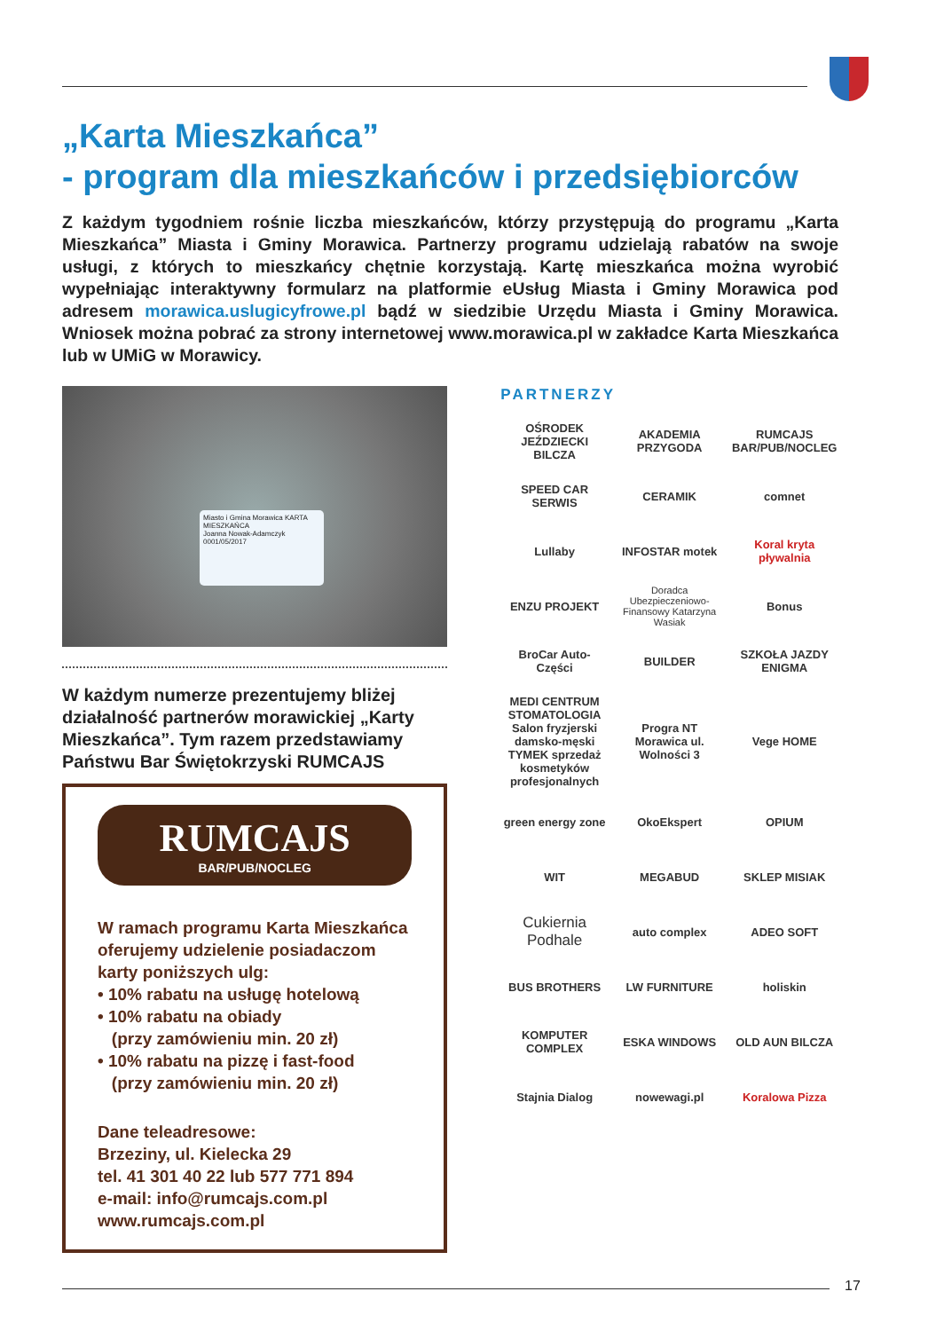„Karta Mieszkańca”
- program dla mieszkańców i przedsiębiorców
Z każdym tygodniem rośnie liczba mieszkańców, którzy przystępują do programu „Karta Mieszkańca” Miasta i Gminy Morawica. Partnerzy programu udzielają rabatów na swoje usługi, z których to mieszkańcy chętnie korzystają. Kartę mieszkańca można wyrobić wypełniając interaktywny formularz na platformie eUsług Miasta i Gminy Morawica pod adresem morawica.uslugicyfrowe.pl bądź w siedzibie Urzędu Miasta i Gminy Morawica. Wniosek można pobrać za strony internetowej www.morawica.pl w zakładce Karta Mieszkańca lub w UMiG w Morawicy.
Miasto i Gmina Morawica KARTA MIESZKAŃCA
Joanna Nowak-Adamczyk
0001/05/2017
W każdym numerze prezentujemy bliżej działalność partnerów morawickiej „Karty Mieszkańca”. Tym razem przedstawiamy Państwu Bar Świętokrzyski RUMCAJS
RUMCAJS
BAR/PUB/NOCLEG
W ramach programu Karta Mieszkańca oferujemy udzielenie posiadaczom karty poniższych ulg:
• 10% rabatu na usługę hotelową
• 10% rabatu na obiady
(przy zamówieniu min. 20 zł)
• 10% rabatu na pizzę i fast-food
(przy zamówieniu min. 20 zł)
Dane teleadresowe:
Brzeziny, ul. Kielecka 29
tel. 41 301 40 22 lub 577 771 894
e-mail: info@rumcajs.com.pl
www.rumcajs.com.pl
PARTNERZY
OŚRODEK JEŹDZIECKI BILCZA
AKADEMIA PRZYGODA
RUMCAJS BAR/PUB/NOCLEG
SPEED CAR SERWIS
CERAMIK
comnet
Lullaby
INFOSTAR motek
Koral kryta pływalnia
ENZU PROJEKT
Doradca Ubezpieczeniowo-Finansowy Katarzyna Wasiak
Bonus
BroCar Auto-Części
BUILDER
SZKOŁA JAZDY ENIGMA
MEDI CENTRUM STOMATOLOGIA
Salon fryzjerski damsko-męski TYMEK sprzedaż kosmetyków profesjonalnych
Progra NT Morawica ul. Wolności 3
Vege HOME
green energy zone
OkoEkspert
OPIUM
WIT
MEGABUD
SKLEP MISIAK
Cukiernia Podhale
auto complex
ADEO SOFT
BUS BROTHERS
LW FURNITURE
holiskin
KOMPUTER COMPLEX
ESKA WINDOWS
OLD AUN BILCZA
Stajnia Dialog
nowewagi.pl
Koralowa Pizza
17